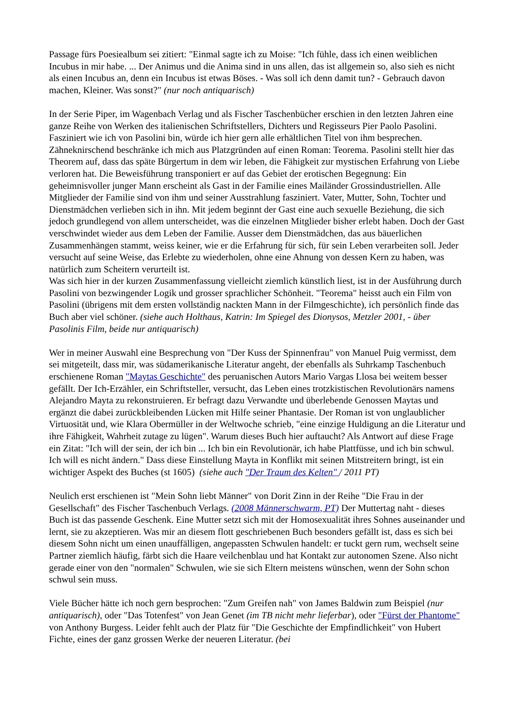Passage fürs Poesiealbum sei zitiert: "Einmal sagte ich zu Moise: "Ich fühle, dass ich einen weiblichen Incubus in mir habe. ... Der Animus und die Anima sind in uns allen, das ist allgemein so, also sieh es nicht als einen Incubus an, denn ein Incubus ist etwas Böses. - Was soll ich denn damit tun? - Gebrauch davon machen, Kleiner. Was sonst?" (nur noch antiquarisch)
In der Serie Piper, im Wagenbach Verlag und als Fischer Taschenbücher erschien in den letzten Jahren eine ganze Reihe von Werken des italienischen Schriftstellers, Dichters und Regisseurs Pier Paolo Pasolini. Fasziniert wie ich von Pasolini bin, würde ich hier gern alle erhältlichen Titel von ihm besprechen. Zähneknirschend beschränke ich mich aus Platzgründen auf einen Roman: Teorema. Pasolini stellt hier das Theorem auf, dass das späte Bürgertum in dem wir leben, die Fähigkeit zur mystischen Erfahrung von Liebe verloren hat. Die Beweisführung transponiert er auf das Gebiet der erotischen Begegnung: Ein geheimnisvoller junger Mann erscheint als Gast in der Familie eines Mailänder Grossindustriellen. Alle Mitglieder der Familie sind von ihm und seiner Ausstrahlung fasziniert. Vater, Mutter, Sohn, Tochter und Dienstmädchen verlieben sich in ihn. Mit jedem beginnt der Gast eine auch sexuelle Beziehung, die sich jedoch grundlegend von allem unterscheidet, was die einzelnen Mitglieder bisher erlebt haben. Doch der Gast verschwindet wieder aus dem Leben der Familie. Ausser dem Dienstmädchen, das aus bäuerlichen Zusammenhängen stammt, weiss keiner, wie er die Erfahrung für sich, für sein Leben verarbeiten soll. Jeder versucht auf seine Weise, das Erlebte zu wiederholen, ohne eine Ahnung von dessen Kern zu haben, was natürlich zum Scheitern verurteilt ist.
Was sich hier in der kurzen Zusammenfassung vielleicht ziemlich künstlich liest, ist in der Ausführung durch Pasolini von bezwingender Logik und grosser sprachlicher Schönheit. "Teorema" heisst auch ein Film von Pasolini (übrigens mit dem ersten vollständig nackten Mann in der Filmgeschichte), ich persönlich finde das Buch aber viel schöner. (siehe auch Holthaus, Katrin: Im Spiegel des Dionysos, Metzler 2001, - über Pasolinis Film, beide nur antiquarisch)
Wer in meiner Auswahl eine Besprechung von "Der Kuss der Spinnenfrau" von Manuel Puig vermisst, dem sei mitgeteilt, dass mir, was südamerikanische Literatur angeht, der ebenfalls als Suhrkamp Taschenbuch erschienene Roman "Maytas Geschichte" des peruanischen Autors Mario Vargas Llosa bei weitem besser gefällt. Der Ich-Erzähler, ein Schriftsteller, versucht, das Leben eines trotzkistischen Revolutionärs namens Alejandro Mayta zu rekonstruieren. Er befragt dazu Verwandte und überlebende Genossen Maytas und ergänzt die dabei zurückbleibenden Lücken mit Hilfe seiner Phantasie. Der Roman ist von unglaublicher Virtuosität und, wie Klara Obermüller in der Weltwoche schrieb, "eine einzige Huldigung an die Literatur und ihre Fähigkeit, Wahrheit zutage zu lügen". Warum dieses Buch hier auftaucht? Als Antwort auf diese Frage ein Zitat: "Ich will der sein, der ich bin ... Ich bin ein Revolutionär, ich habe Plattfüsse, und ich bin schwul. Ich will es nicht ändern." Dass diese Einstellung Mayta in Konflikt mit seinen Mitstreitern bringt, ist ein wichtiger Aspekt des Buches (st 1605) (siehe auch "Der Traum des Kelten" / 2011 PT)
Neulich erst erschienen ist "Mein Sohn liebt Männer" von Dorit Zinn in der Reihe "Die Frau in der Gesellschaft" des Fischer Taschenbuch Verlags. (2008 Männerschwarm, PT) Der Muttertag naht - dieses Buch ist das passende Geschenk. Eine Mutter setzt sich mit der Homosexualität ihres Sohnes auseinander und lernt, sie zu akzeptieren. Was mir an diesem flott geschriebenen Buch besonders gefällt ist, dass es sich bei diesem Sohn nicht um einen unauffälligen, angepassten Schwulen handelt: er tuckt gern rum, wechselt seine Partner ziemlich häufig, färbt sich die Haare veilchenblau und hat Kontakt zur autonomen Szene. Also nicht gerade einer von den "normalen" Schwulen, wie sie sich Eltern meistens wünschen, wenn der Sohn schon schwul sein muss.
Viele Bücher hätte ich noch gern besprochen: "Zum Greifen nah" von James Baldwin zum Beispiel (nur antiquarisch), oder "Das Totenfest" von Jean Genet (im TB nicht mehr lieferbar), oder "Fürst der Phantome" von Anthony Burgess. Leider fehlt auch der Platz für "Die Geschichte der Empfindlichkeit" von Hubert Fichte, eines der ganz grossen Werke der neueren Literatur. (bei